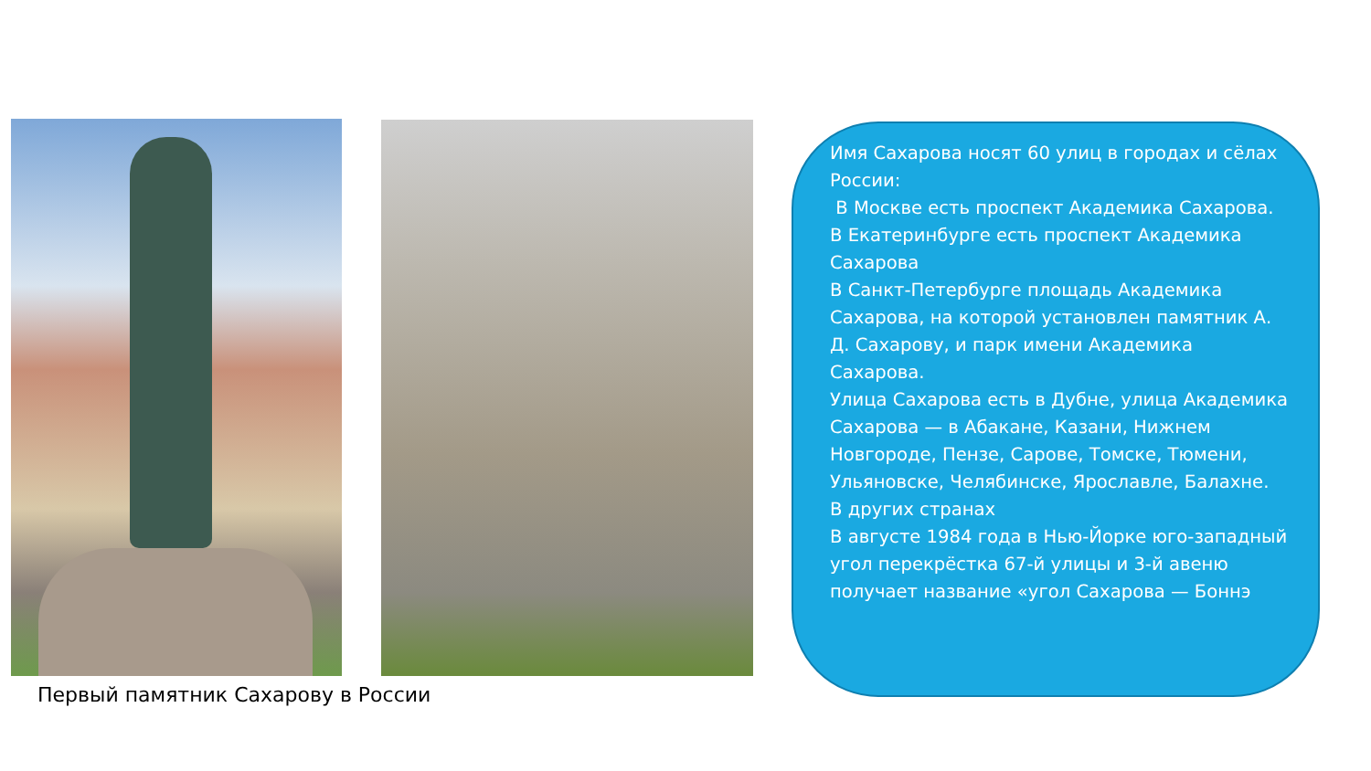Первый памятник Сахарову в России
Имя Сахарова носят 60 улиц в городах и сёлах России:
В Москве есть проспект Академика Сахарова.
В Екатеринбурге есть проспект Академика Сахарова
В Санкт-Петербурге площадь Академика Сахарова, на которой установлен памятник А. Д. Сахарову, и парк имени Академика Сахарова.
Улица Сахарова есть в Дубне, улица Академика Сахарова — в Абакане, Казани, Нижнем Новгороде, Пензе, Сарове, Томске, Тюмени, Ульяновске, Челябинске, Ярославле, Балахне.
В других странах
В августе 1984 года в Нью-Йорке юго-западный угол перекрёстка 67-й улицы и 3-й авеню получает название «угол Сахарова — Боннэ